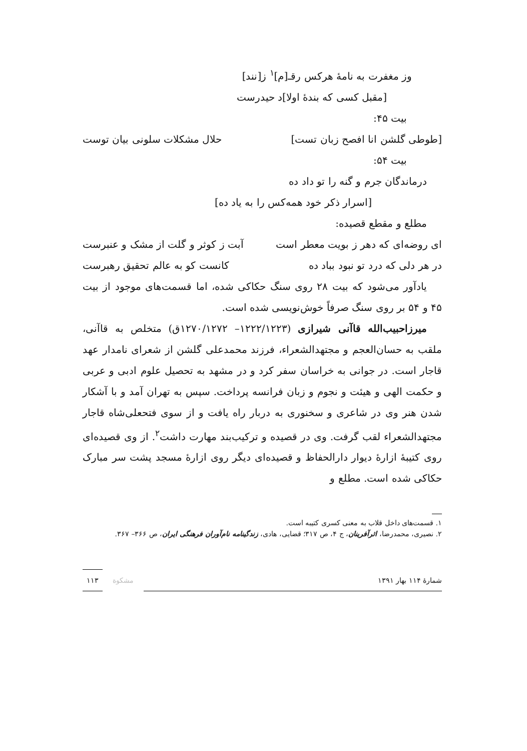وز مغفرت به نامهٔ هرکس رقـ[م]<sup>۱</sup> ز[نند]
[مقبل کسی که بندهٔ اولا]د حیدرست
بیت ۴۵:
[طوطی گلشن انا افصح زبان تست] حلال مشکلات سلونی بیان توست
بیت ۵۴:
درماندگان جرم و گنه را تو داد ده
[اسرار ذکر خود همه‌کس را به یاد ده]
مطلع و مقطع قصیده:
ای روضه‌ای که دهر ز بویت معطر است آبت ز کوثر و گلت از مشک و عنبرست
در هر دلی که درد تو نبود بباد ده کانست کو به عالم تحقیق رهبرست
یادآور می‌شود که بیت ۲۸ روی سنگ حکاکی شده، اما قسمت‌های موجود از بیت ۴۵ و ۵۴ بر روی سنگ صرفاً خوش‌نویسی شده است.
میرزاحبیب‌الله قاآنی شیرازی (۱۲۲۲/۱۲۲۳– ۱۲۷۰/۱۲۷۲ق) متخلص به قاآنی، ملقب به حسان‌العجم و مجتهدالشعراء، فرزند محمدعلی گلشن از شعرای نامدار عهد قاجار است. در جوانی به خراسان سفر کرد و در مشهد به تحصیل علوم ادبی و عربی و حکمت الهی و هیئت و نجوم و زبان فرانسه پرداخت. سپس به تهران آمد و با آشکار شدن هنر وی در شاعری و سخنوری به دربار راه یافت و از سوی فتحعلی‌شاه قاجار مجتهدالشعراء لقب گرفت. وی در قصیده و ترکیب‌بند مهارت داشت<sup>۲</sup>. از وی قصیده‌ای روی کتیبهٔ ازارهٔ دیوار دارالحفاظ و قصیده‌ای دیگر روی ازارهٔ مسجد پشت سر مبارک حکاکی شده است. مطلع و
۱. قسمت‌های داخل قلاب به معنی کسری کتیبه است.
۲. نصیری، محمدرضا، اثرآفرینان، ج ۴، ص ۳۱۷؛ قضایی، هادی، زندگینامه نام‌آوران فرهنگی ایران، ص ۳۶۶– ۳۶۷.
شمارهٔ ۱۱۴ بهار ۱۳۹۱ مشکوة ۱۱۳